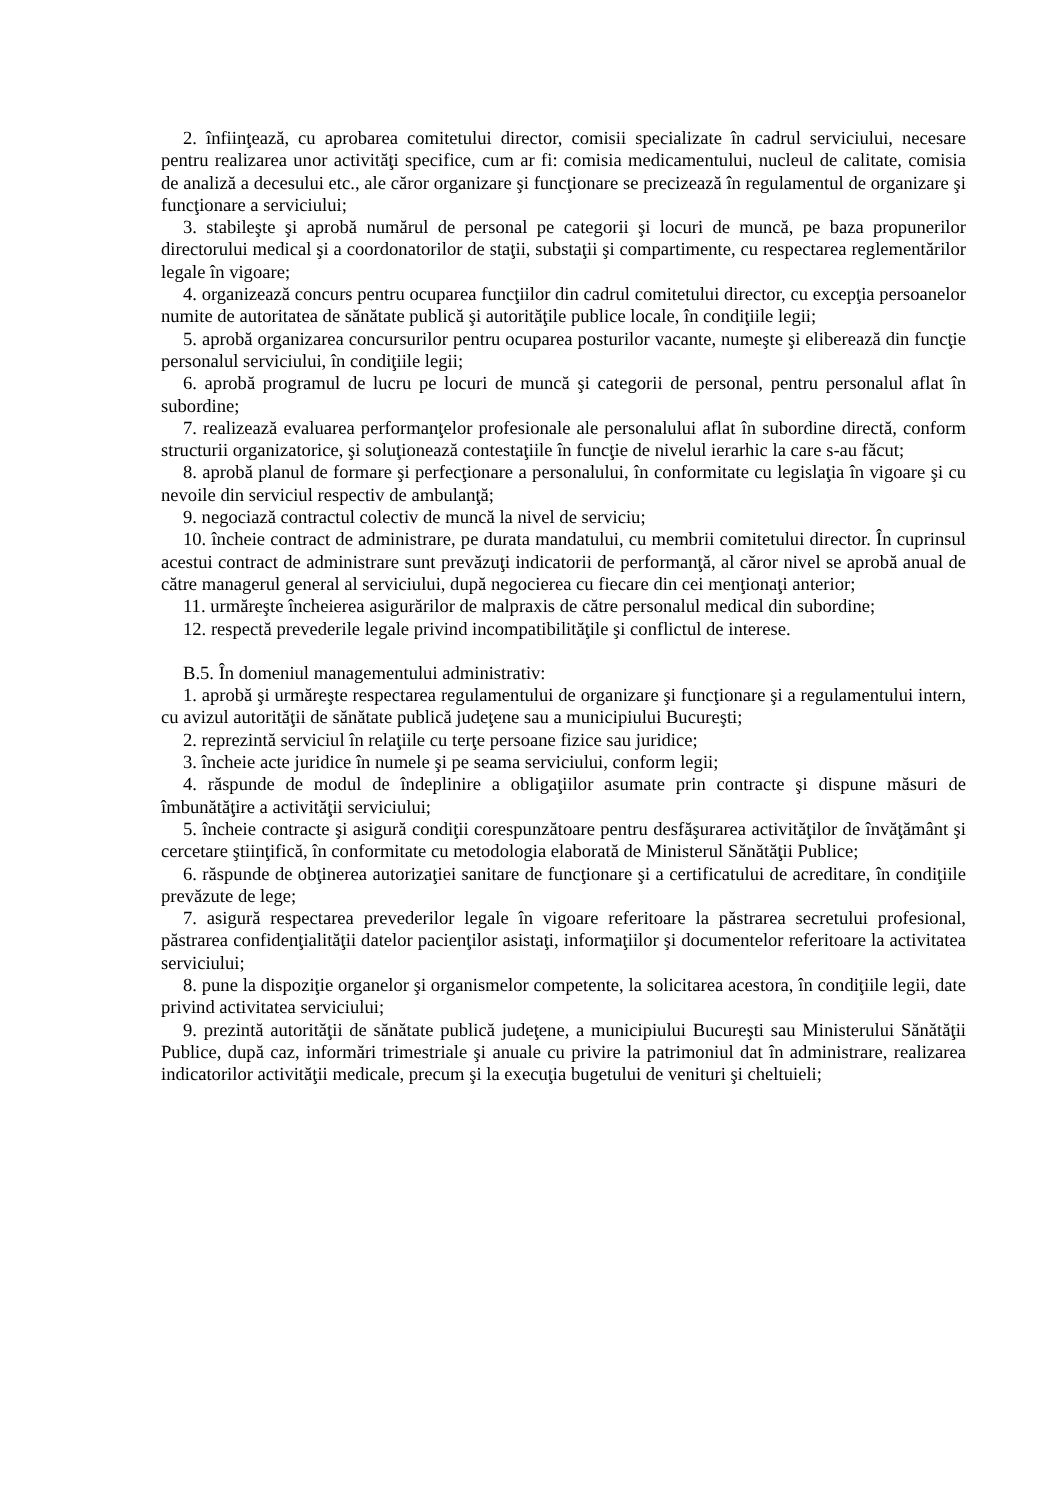2. înfiinţează, cu aprobarea comitetului director, comisii specializate în cadrul serviciului, necesare pentru realizarea unor activităţi specifice, cum ar fi: comisia medicamentului, nucleul de calitate, comisia de analiză a decesului etc., ale căror organizare şi funcţionare se precizează în regulamentul de organizare şi funcţionare a serviciului;
3. stabileşte şi aprobă numărul de personal pe categorii şi locuri de muncă, pe baza propunerilor directorului medical şi a coordonatorilor de staţii, substaţii şi compartimente, cu respectarea reglementărilor legale în vigoare;
4. organizează concurs pentru ocuparea funcţiilor din cadrul comitetului director, cu excepţia persoanelor numite de autoritatea de sănătate publică şi autorităţile publice locale, în condiţiile legii;
5. aprobă organizarea concursurilor pentru ocuparea posturilor vacante, numeşte şi eliberează din funcţie personalul serviciului, în condiţiile legii;
6. aprobă programul de lucru pe locuri de muncă şi categorii de personal, pentru personalul aflat în subordine;
7. realizează evaluarea performanţelor profesionale ale personalului aflat în subordine directă, conform structurii organizatorice, şi soluţionează contestaţiile în funcţie de nivelul ierarhic la care s-au făcut;
8. aprobă planul de formare şi perfecţionare a personalului, în conformitate cu legislaţia în vigoare şi cu nevoile din serviciul respectiv de ambulanţă;
9. negociază contractul colectiv de muncă la nivel de serviciu;
10. încheie contract de administrare, pe durata mandatului, cu membrii comitetului director. În cuprinsul acestui contract de administrare sunt prevăzuţi indicatorii de performanţă, al căror nivel se aprobă anual de către managerul general al serviciului, după negocierea cu fiecare din cei menţionaţi anterior;
11. urmăreşte încheierea asigurărilor de malpraxis de către personalul medical din subordine;
12. respectă prevederile legale privind incompatibilităţile şi conflictul de interese.
B.5. În domeniul managementului administrativ:
1. aprobă şi urmăreşte respectarea regulamentului de organizare şi funcţionare şi a regulamentului intern, cu avizul autorităţii de sănătate publică judeţene sau a municipiului Bucureşti;
2. reprezintă serviciul în relaţiile cu terţe persoane fizice sau juridice;
3. încheie acte juridice în numele şi pe seama serviciului, conform legii;
4. răspunde de modul de îndeplinire a obligaţiilor asumate prin contracte şi dispune măsuri de îmbunătăţire a activităţii serviciului;
5. încheie contracte şi asigură condiţii corespunzătoare pentru desfăşurarea activităţilor de învăţământ şi cercetare ştiinţifică, în conformitate cu metodologia elaborată de Ministerul Sănătăţii Publice;
6. răspunde de obţinerea autorizaţiei sanitare de funcţionare şi a certificatului de acreditare, în condiţiile prevăzute de lege;
7. asigură respectarea prevederilor legale în vigoare referitoare la păstrarea secretului profesional, păstrarea confidenţialităţii datelor pacienţilor asistaţi, informaţiilor şi documentelor referitoare la activitatea serviciului;
8. pune la dispoziţie organelor şi organismelor competente, la solicitarea acestora, în condiţiile legii, date privind activitatea serviciului;
9. prezintă autorităţii de sănătate publică judeţene, a municipiului Bucureşti sau Ministerului Sănătăţii Publice, după caz, informări trimestriale şi anuale cu privire la patrimoniul dat în administrare, realizarea indicatorilor activităţii medicale, precum şi la execuţia bugetului de venituri şi cheltuieli;